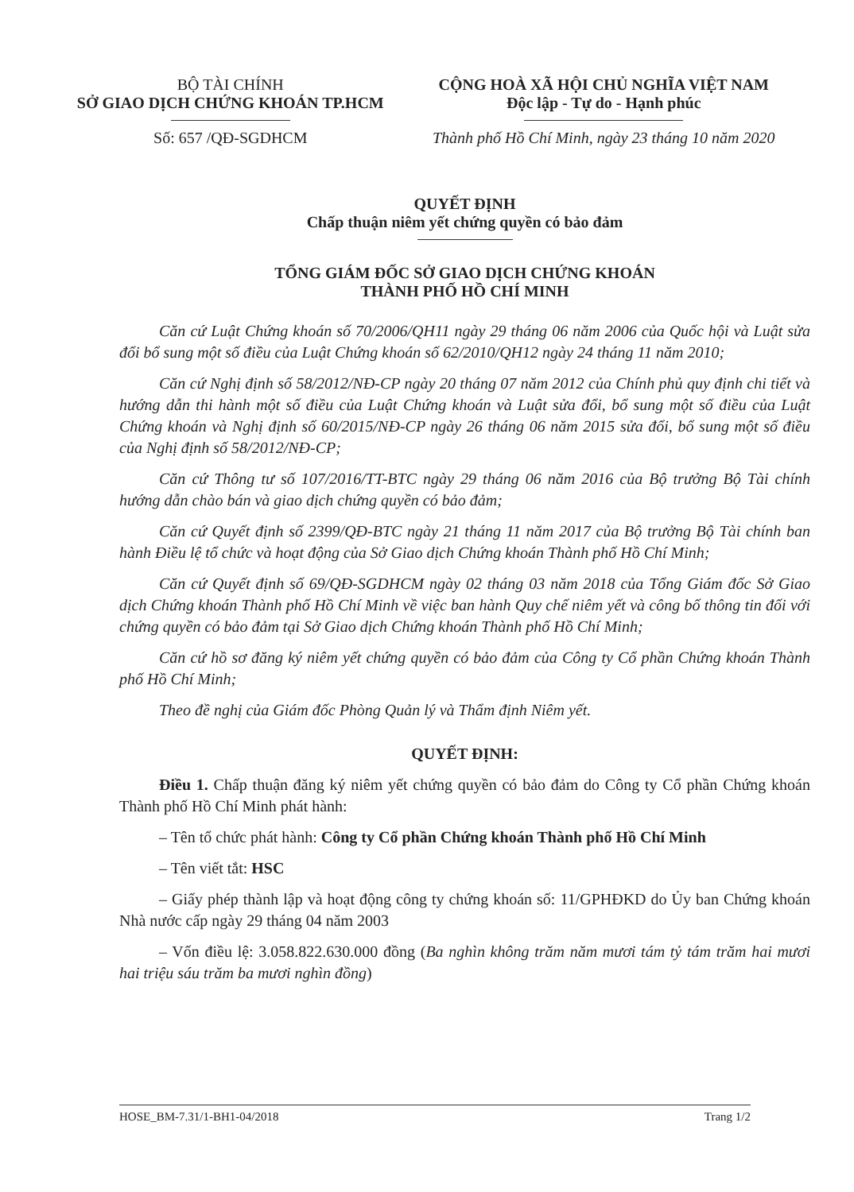BỘ TÀI CHÍNH
SỞ GIAO DỊCH CHỨNG KHOÁN TP.HCM
Số: 657 /QĐ-SGDHCM
CỘNG HOÀ XÃ HỘI CHỦ NGHĨA VIỆT NAM
Độc lập - Tự do - Hạnh phúc
Thành phố Hồ Chí Minh, ngày 23 tháng 10 năm 2020
QUYẾT ĐỊNH
Chấp thuận niêm yết chứng quyền có bảo đảm
TỔNG GIÁM ĐỐC SỞ GIAO DỊCH CHỨNG KHOÁN
THÀNH PHỐ HỒ CHÍ MINH
Căn cứ Luật Chứng khoán số 70/2006/QH11 ngày 29 tháng 06 năm 2006 của Quốc hội và Luật sửa đổi bổ sung một số điều của Luật Chứng khoán số 62/2010/QH12 ngày 24 tháng 11 năm 2010;
Căn cứ Nghị định số 58/2012/NĐ-CP ngày 20 tháng 07 năm 2012 của Chính phủ quy định chi tiết và hướng dẫn thi hành một số điều của Luật Chứng khoán và Luật sửa đổi, bổ sung một số điều của Luật Chứng khoán và Nghị định số 60/2015/NĐ-CP ngày 26 tháng 06 năm 2015 sửa đổi, bổ sung một số điều của Nghị định số 58/2012/NĐ-CP;
Căn cứ Thông tư số 107/2016/TT-BTC ngày 29 tháng 06 năm 2016 của Bộ trưởng Bộ Tài chính hướng dẫn chào bán và giao dịch chứng quyền có bảo đảm;
Căn cứ Quyết định số 2399/QĐ-BTC ngày 21 tháng 11 năm 2017 của Bộ trưởng Bộ Tài chính ban hành Điều lệ tổ chức và hoạt động của Sở Giao dịch Chứng khoán Thành phố Hồ Chí Minh;
Căn cứ Quyết định số 69/QĐ-SGDHCM ngày 02 tháng 03 năm 2018 của Tổng Giám đốc Sở Giao dịch Chứng khoán Thành phố Hồ Chí Minh về việc ban hành Quy chế niêm yết và công bố thông tin đối với chứng quyền có bảo đảm tại Sở Giao dịch Chứng khoán Thành phố Hồ Chí Minh;
Căn cứ hồ sơ đăng ký niêm yết chứng quyền có bảo đảm của Công ty Cổ phần Chứng khoán Thành phố Hồ Chí Minh;
Theo đề nghị của Giám đốc Phòng Quản lý và Thẩm định Niêm yết.
QUYẾT ĐỊNH:
Điều 1. Chấp thuận đăng ký niêm yết chứng quyền có bảo đảm do Công ty Cổ phần Chứng khoán Thành phố Hồ Chí Minh phát hành:
– Tên tổ chức phát hành: Công ty Cổ phần Chứng khoán Thành phố Hồ Chí Minh
– Tên viết tắt: HSC
– Giấy phép thành lập và hoạt động công ty chứng khoán số: 11/GPHĐKD do Ủy ban Chứng khoán Nhà nước cấp ngày 29 tháng 04 năm 2003
– Vốn điều lệ: 3.058.822.630.000 đồng (Ba nghìn không trăm năm mươi tám tỷ tám trăm hai mươi hai triệu sáu trăm ba mươi nghìn đồng)
HOSE_BM-7.31/1-BH1-04/2018 Trang 1/2